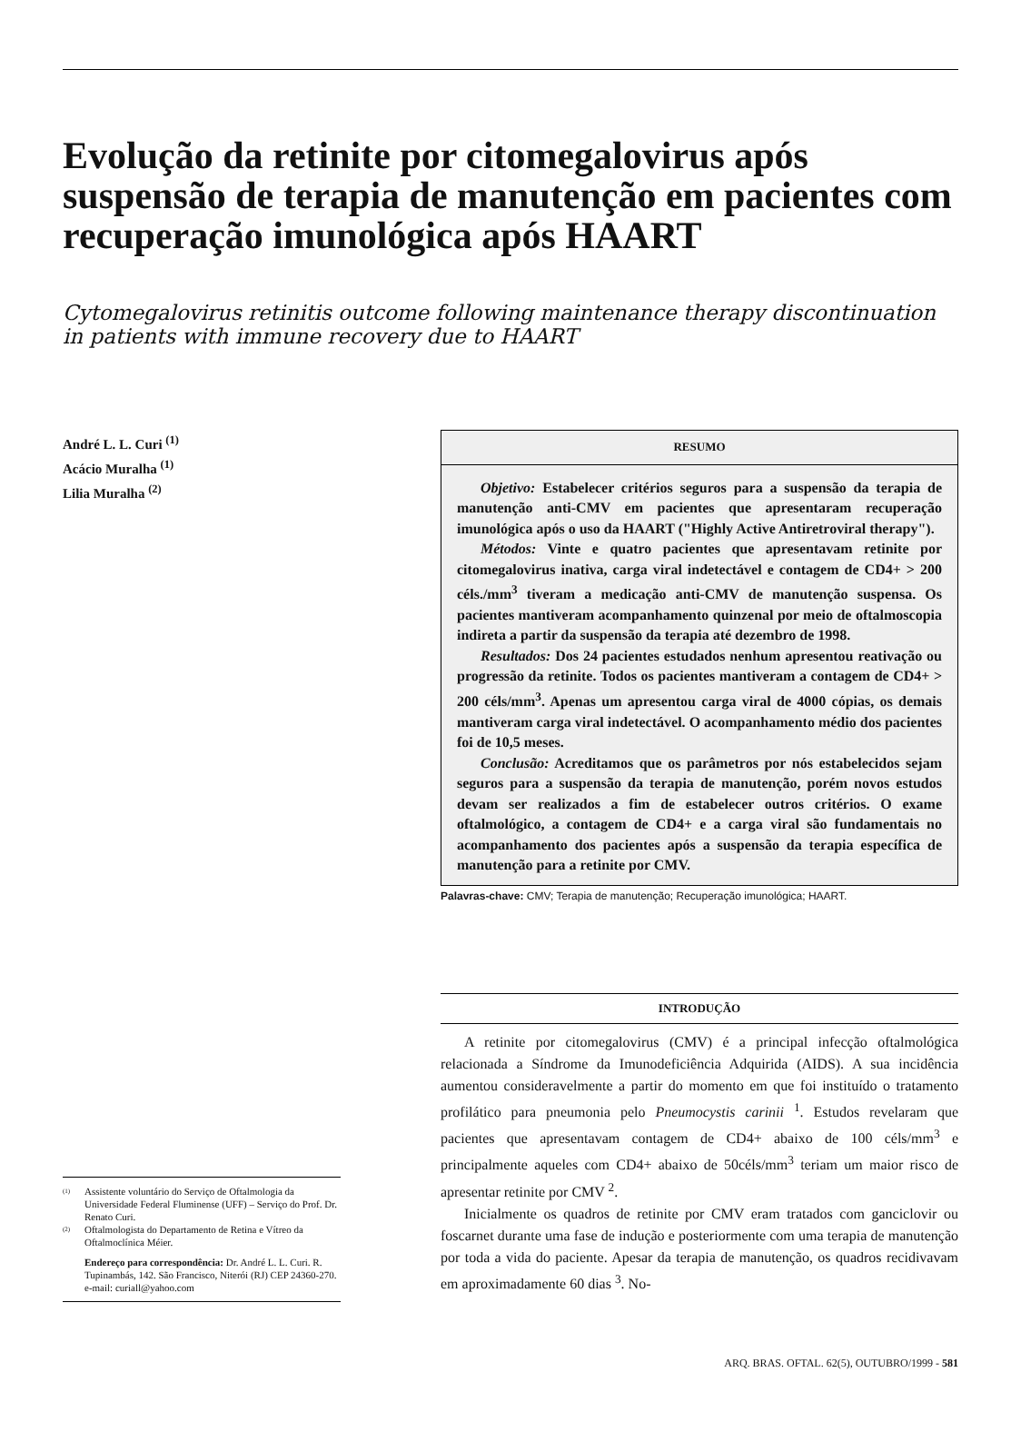Evolução da retinite por citomegalovirus após suspensão de terapia de manutenção em pacientes com recuperação imunológica após HAART
Cytomegalovirus retinitis outcome following maintenance therapy discontinuation in patients with immune recovery due to HAART
André L. L. Curi <sup>(1)</sup>
Acácio Muralha <sup>(1)</sup>
Lilia Muralha <sup>(2)</sup>
<sup>(1)</sup> Assistente voluntário do Serviço de Oftalmologia da Universidade Federal Fluminense (UFF) – Serviço do Prof. Dr. Renato Curi.
<sup>(2)</sup> Oftalmologista do Departamento de Retina e Vítreo da Oftalmoclínica Méier.
Endereço para correspondência: Dr. André L. L. Curi. R. Tupinambás, 142. São Francisco, Niterói (RJ) CEP 24360-270. e-mail: curiall@yahoo.com
RESUMO
Objetivo: Estabelecer critérios seguros para a suspensão da terapia de manutenção anti-CMV em pacientes que apresentaram recuperação imunológica após o uso da HAART ("Highly Active Antiretroviral therapy").
Métodos: Vinte e quatro pacientes que apresentavam retinite por citomegalovirus inativa, carga viral indetectável e contagem de CD4+ > 200 céls./mm<sup>3</sup> tiveram a medicação anti-CMV de manutenção suspensa. Os pacientes mantiveram acompanhamento quinzenal por meio de oftalmoscopia indireta a partir da suspensão da terapia até dezembro de 1998.
Resultados: Dos 24 pacientes estudados nenhum apresentou reativação ou progressão da retinite. Todos os pacientes mantiveram a contagem de CD4+ > 200 céls/mm<sup>3</sup>. Apenas um apresentou carga viral de 4000 cópias, os demais mantiveram carga viral indetectável. O acompanhamento médio dos pacientes foi de 10,5 meses.
Conclusão: Acreditamos que os parâmetros por nós estabelecidos sejam seguros para a suspensão da terapia de manutenção, porém novos estudos devam ser realizados a fim de estabelecer outros critérios. O exame oftalmológico, a contagem de CD4+ e a carga viral são fundamentais no acompanhamento dos pacientes após a suspensão da terapia específica de manutenção para a retinite por CMV.
Palavras-chave: CMV; Terapia de manutenção; Recuperação imunológica; HAART.
INTRODUÇÃO
A retinite por citomegalovirus (CMV) é a principal infecção oftalmológica relacionada a Síndrome da Imunodeficiência Adquirida (AIDS). A sua incidência aumentou consideravelmente a partir do momento em que foi instituído o tratamento profilático para pneumonia pelo Pneumocystis carinii <sup>1</sup>. Estudos revelaram que pacientes que apresentavam contagem de CD4+ abaixo de 100 céls/mm<sup>3</sup> e principalmente aqueles com CD4+ abaixo de 50céls/mm<sup>3</sup> teriam um maior risco de apresentar retinite por CMV <sup>2</sup>.
Inicialmente os quadros de retinite por CMV eram tratados com ganciclovir ou foscarnet durante uma fase de indução e posteriormente com uma terapia de manutenção por toda a vida do paciente. Apesar da terapia de manutenção, os quadros recidivavam em aproximadamente 60 dias <sup>3</sup>. No-
ARQ. BRAS. OFTAL. 62(5), OUTUBRO/1999 - 581